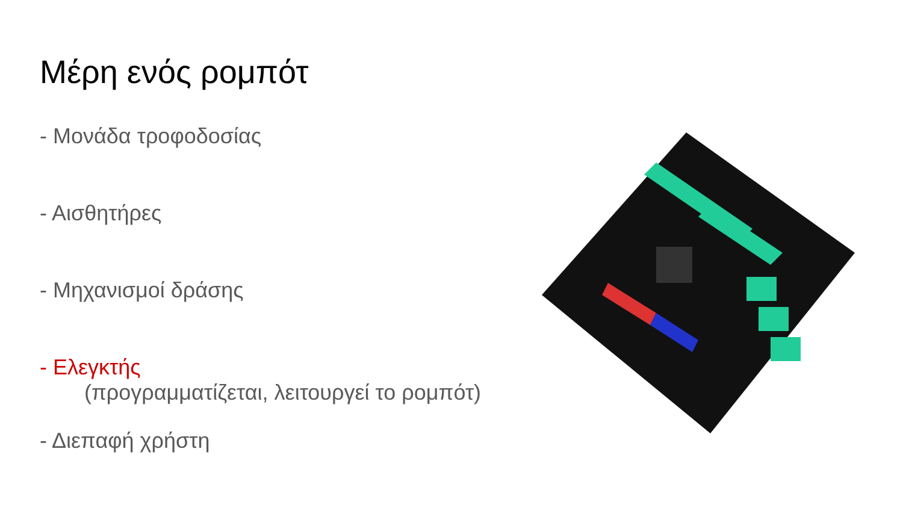Μέρη ενός ρομπότ
- Μονάδα τροφοδοσίας
- Αισθητήρες
- Μηχανισμοί δράσης
- Ελεγκτής
(προγραμματίζεται, λειτουργεί το ρομπότ)
- Διεπαφή χρήστη